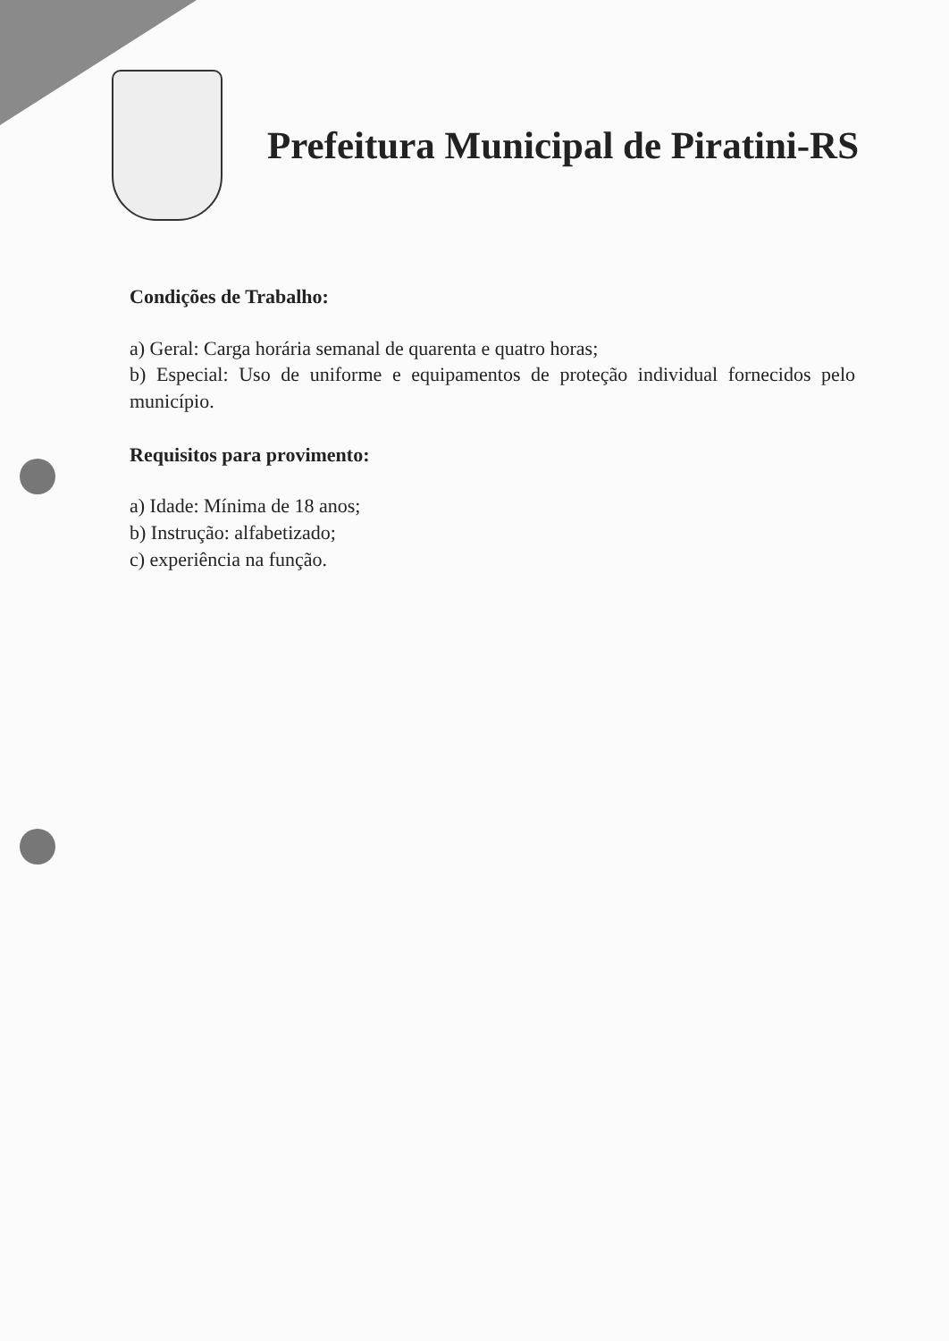Prefeitura Municipal de Piratini-RS
Condições de Trabalho:
a) Geral: Carga horária semanal de quarenta e quatro horas;
b) Especial: Uso de uniforme e equipamentos de proteção individual fornecidos pelo município.
Requisitos para provimento:
a) Idade: Mínima de 18 anos;
b) Instrução: alfabetizado;
c) experiência na função.